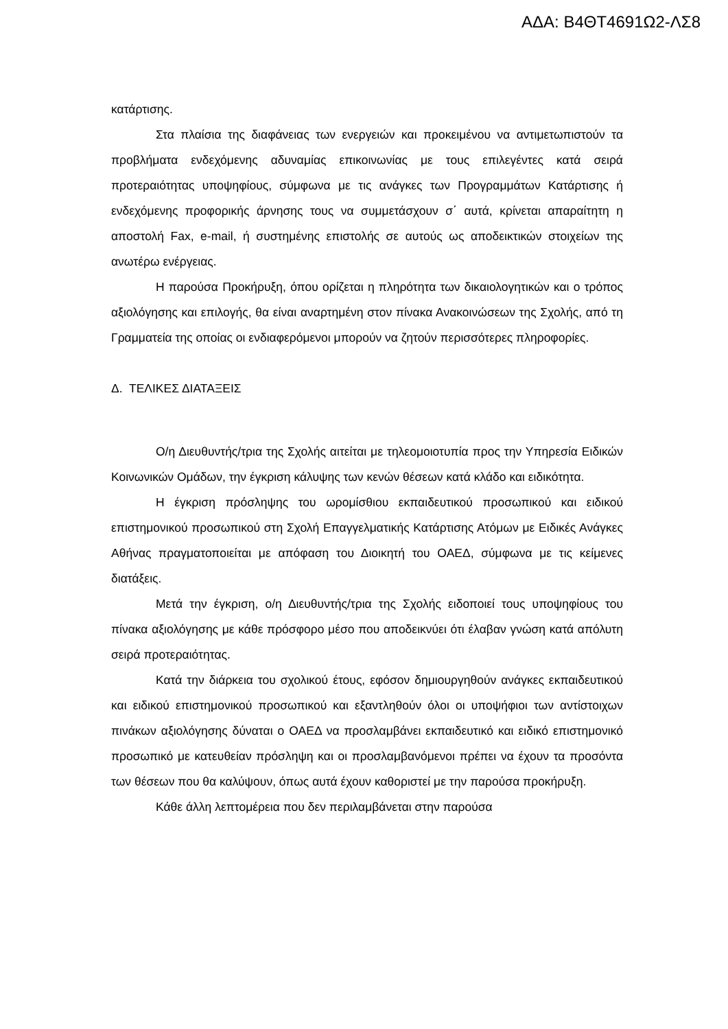ΑΔΑ: Β4ΘΤ4691Ω2-ΛΣ8
κατάρτισης.
Στα πλαίσια της διαφάνειας των ενεργειών και προκειμένου να αντιμετωπιστούν τα προβλήματα ενδεχόμενης αδυναμίας επικοινωνίας με τους επιλεγέντες κατά σειρά προτεραιότητας υποψηφίους, σύμφωνα με τις ανάγκες των Προγραμμάτων Κατάρτισης ή ενδεχόμενης προφορικής άρνησης τους να συμμετάσχουν σ΄ αυτά, κρίνεται απαραίτητη η αποστολή Fax, e-mail, ή συστημένης επιστολής σε αυτούς ως αποδεικτικών στοιχείων της ανωτέρω ενέργειας.
Η παρούσα Προκήρυξη, όπου ορίζεται η πληρότητα των δικαιολογητικών και ο τρόπος αξιολόγησης και επιλογής, θα είναι αναρτημένη στον πίνακα Ανακοινώσεων της Σχολής, από τη Γραμματεία της οποίας οι ενδιαφερόμενοι μπορούν να ζητούν περισσότερες πληροφορίες.
Δ. ΤΕΛΙΚΕΣ ΔΙΑΤΑΞΕΙΣ
Ο/η Διευθυντής/τρια της Σχολής αιτείται με τηλεομοιοτυπία προς την Υπηρεσία Ειδικών Κοινωνικών Ομάδων, την έγκριση κάλυψης των κενών θέσεων κατά κλάδο και ειδικότητα.
Η έγκριση πρόσληψης του ωρομίσθιου εκπαιδευτικού προσωπικού και ειδικού επιστημονικού προσωπικού στη Σχολή Επαγγελματικής Κατάρτισης Ατόμων με Ειδικές Ανάγκες Αθήνας πραγματοποιείται με απόφαση του Διοικητή του ΟΑΕΔ, σύμφωνα με τις κείμενες διατάξεις.
Μετά την έγκριση, ο/η Διευθυντής/τρια της Σχολής ειδοποιεί τους υποψηφίους του πίνακα αξιολόγησης με κάθε πρόσφορο μέσο που αποδεικνύει ότι έλαβαν γνώση κατά απόλυτη σειρά προτεραιότητας.
Κατά την διάρκεια του σχολικού έτους, εφόσον δημιουργηθούν ανάγκες εκπαιδευτικού και ειδικού επιστημονικού προσωπικού και εξαντληθούν όλοι οι υποψήφιοι των αντίστοιχων πινάκων αξιολόγησης δύναται ο ΟΑΕΔ να προσλαμβάνει εκπαιδευτικό και ειδικό επιστημονικό προσωπικό με κατευθείαν πρόσληψη και οι προσλαμβανόμενοι πρέπει να έχουν τα προσόντα των θέσεων που θα καλύψουν, όπως αυτά έχουν καθοριστεί με την παρούσα προκήρυξη.
Κάθε άλλη λεπτομέρεια που δεν περιλαμβάνεται στην παρούσα